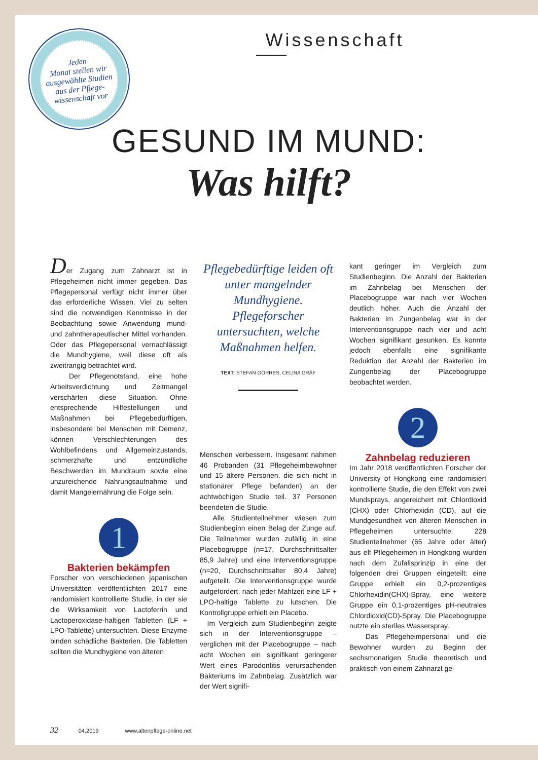Jeden
Monat stellen wir
ausgewählte Studien
aus der Pflege-
wissenschaft vor
Wissenschaft
GESUND IM MUND:
Was hilft?
Der Zugang zum Zahnarzt ist in Pflegeheimen nicht immer gegeben. Das Pflegepersonal verfügt nicht immer über das erforderliche Wissen. Viel zu selten sind die notwendigen Kenntnisse in der Beobachtung sowie Anwendung mund- und zahntherapeutischer Mittel vorhanden. Oder das Pflegepersonal vernachlässigt die Mundhygiene, weil diese oft als zweitrangig betrachtet wird.
Der Pflegenotstand, eine hohe Arbeitsverdichtung und Zeitmangel verschärfen diese Situation. Ohne entsprechende Hilfestellungen und Maßnahmen bei Pflegebedürftigen, insbesondere bei Menschen mit Demenz, können Verschlechterungen des Wohlbefindens und Allgemeinzustands, schmerzhafte und entzündliche Beschwerden im Mundraum sowie eine unzureichende Nahrungsaufnahme und damit Mangelernährung die Folge sein.
1
Bakterien bekämpfen
Forscher von verschiedenen japanischen Universitäten veröffentlichten 2017 eine randomisiert kontrollierte Studie, in der sie die Wirksamkeit von Lactoferrin und Lactoperoxidase-haltigen Tabletten (LF + LPO-Tablette) untersuchten. Diese Enzyme binden schädliche Bakterien. Die Tabletten sollten die Mundhygiene von älteren
Pflegebedürftige leiden oft unter mangelnder Mundhygiene. Pflegeforscher untersuchten, welche Maßnahmen helfen.
TEXT: STEFAN GÖRRES, CELINA GRÄF
Menschen verbessern. Insgesamt nahmen 46 Probanden (31 Pflegeheimbewohner und 15 ältere Personen, die sich nicht in stationärer Pflege befanden) an der achtwöchigen Studie teil. 37 Personen beendeten die Studie.
Alle Studienteilnehmer wiesen zum Studienbeginn einen Belag der Zunge auf. Die Teilnehmer wurden zufällig in eine Placebogruppe (n=17, Durchschnittsalter 85,9 Jahre) und eine Interventionsgruppe (n=20, Durchschnittsalter 80,4 Jahre) aufgeteilt. Die Interventionsgruppe wurde aufgefordert, nach jeder Mahlzeit eine LF + LPO-haltige Tablette zu lutschen. Die Kontrollgruppe erhielt ein Placebo.
Im Vergleich zum Studienbeginn zeigte sich in der Interventionsgruppe – verglichen mit der Placebogruppe – nach acht Wochen ein signifikant geringerer Wert eines Parodontitis verursachenden Bakteriums im Zahnbelag. Zusätzlich war der Wert signifi-
kant geringer im Vergleich zum Studienbeginn. Die Anzahl der Bakterien im Zahnbelag bei Menschen der Placebogruppe war nach vier Wochen deutlich höher. Auch die Anzahl der Bakterien im Zungenbelag war in der Interventionsgruppe nach vier und acht Wochen signifikant gesunken. Es konnte jedoch ebenfalls eine signifikante Reduktion der Anzahl der Bakterien im Zungenbelag der Placebogruppe beobachtet werden.
2
Zahnbelag reduzieren
Im Jahr 2018 veröffentlichten Forscher der University of Hongkong eine randomisiert kontrollierte Studie, die den Effekt von zwei Mundsprays, angereichert mit Chlordioxid (CHX) oder Chlorhexidin (CD), auf die Mundgesundheit von älteren Menschen in Pflegeheimen untersuchte. 228 Studienteilnehmer (65 Jahre oder älter) aus elf Pflegeheimen in Hongkong wurden nach dem Zufallsprinzip in eine der folgenden drei Gruppen eingeteilt: eine Gruppe erhielt ein 0,2-prozentiges Chlorhexidin(CHX)-Spray, eine weitere Gruppe ein 0,1-prozentiges pH-neutrales Chlordioxid(CD)-Spray. Die Placebogruppe nutzte ein steriles Wasserspray.
Das Pflegeheimpersonal und die Bewohner wurden zu Beginn der sechsmonatigen Studie theoretisch und praktisch von einem Zahnarzt ge-
32 04.2019 www.altenpflege-online.net